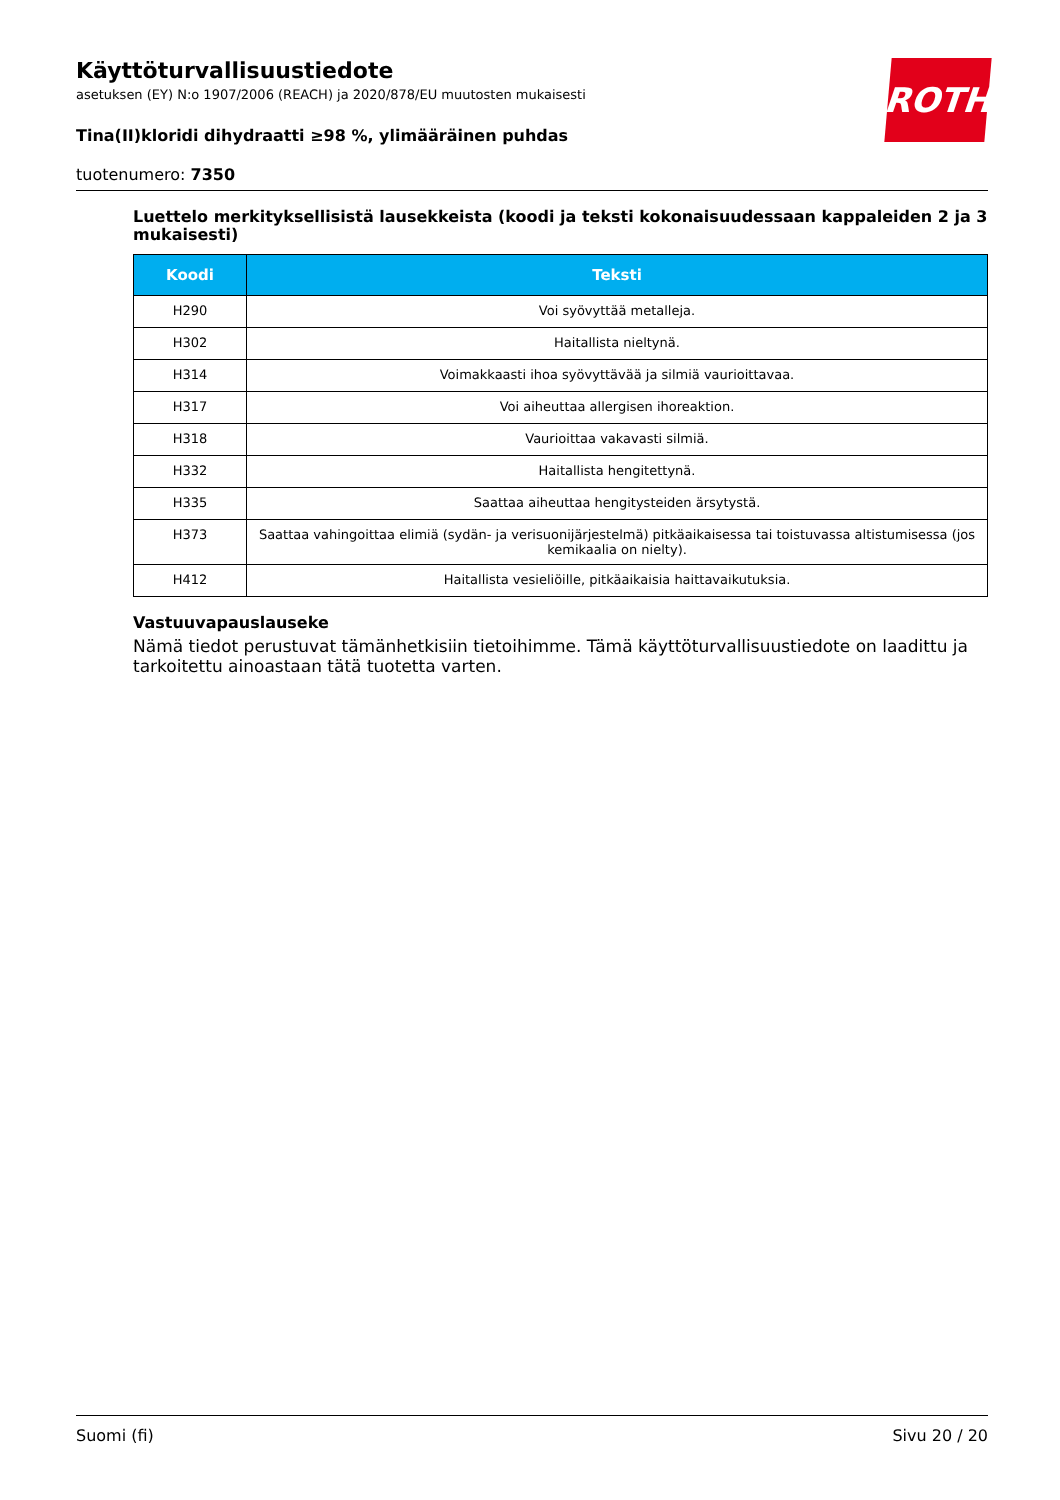ROTH
Käyttöturvallisuustiedote
asetuksen (EY) N:o 1907/2006 (REACH) ja 2020/878/EU muutosten mukaisesti
Tina(II)kloridi dihydraatti ≥98 %, ylimääräinen puhdas
tuotenumero: 7350
Luettelo merkityksellisistä lausekkeista (koodi ja teksti kokonaisuudessaan kappaleiden 2 ja 3 mukaisesti)
| Koodi | Teksti |
| --- | --- |
| H290 | Voi syövyttää metalleja. |
| H302 | Haitallista nieltynä. |
| H314 | Voimakkaasti ihoa syövyttävää ja silmiä vaurioittavaa. |
| H317 | Voi aiheuttaa allergisen ihoreaktion. |
| H318 | Vaurioittaa vakavasti silmiä. |
| H332 | Haitallista hengitettynä. |
| H335 | Saattaa aiheuttaa hengitysteiden ärsytystä. |
| H373 | Saattaa vahingoittaa elimiä (sydän- ja verisuonijärjestelmä) pitkäaikaisessa tai toistuvassa altistumisessa (jos kemikaalia on nielty). |
| H412 | Haitallista vesieliöille, pitkäaikaisia haittavaikutuksia. |
Vastuuvapauslauseke
Nämä tiedot perustuvat tämänhetkisiin tietoihimme. Tämä käyttöturvallisuustiedote on laadittu ja tarkoitettu ainoastaan tätä tuotetta varten.
Suomi (fi) Sivu 20 / 20